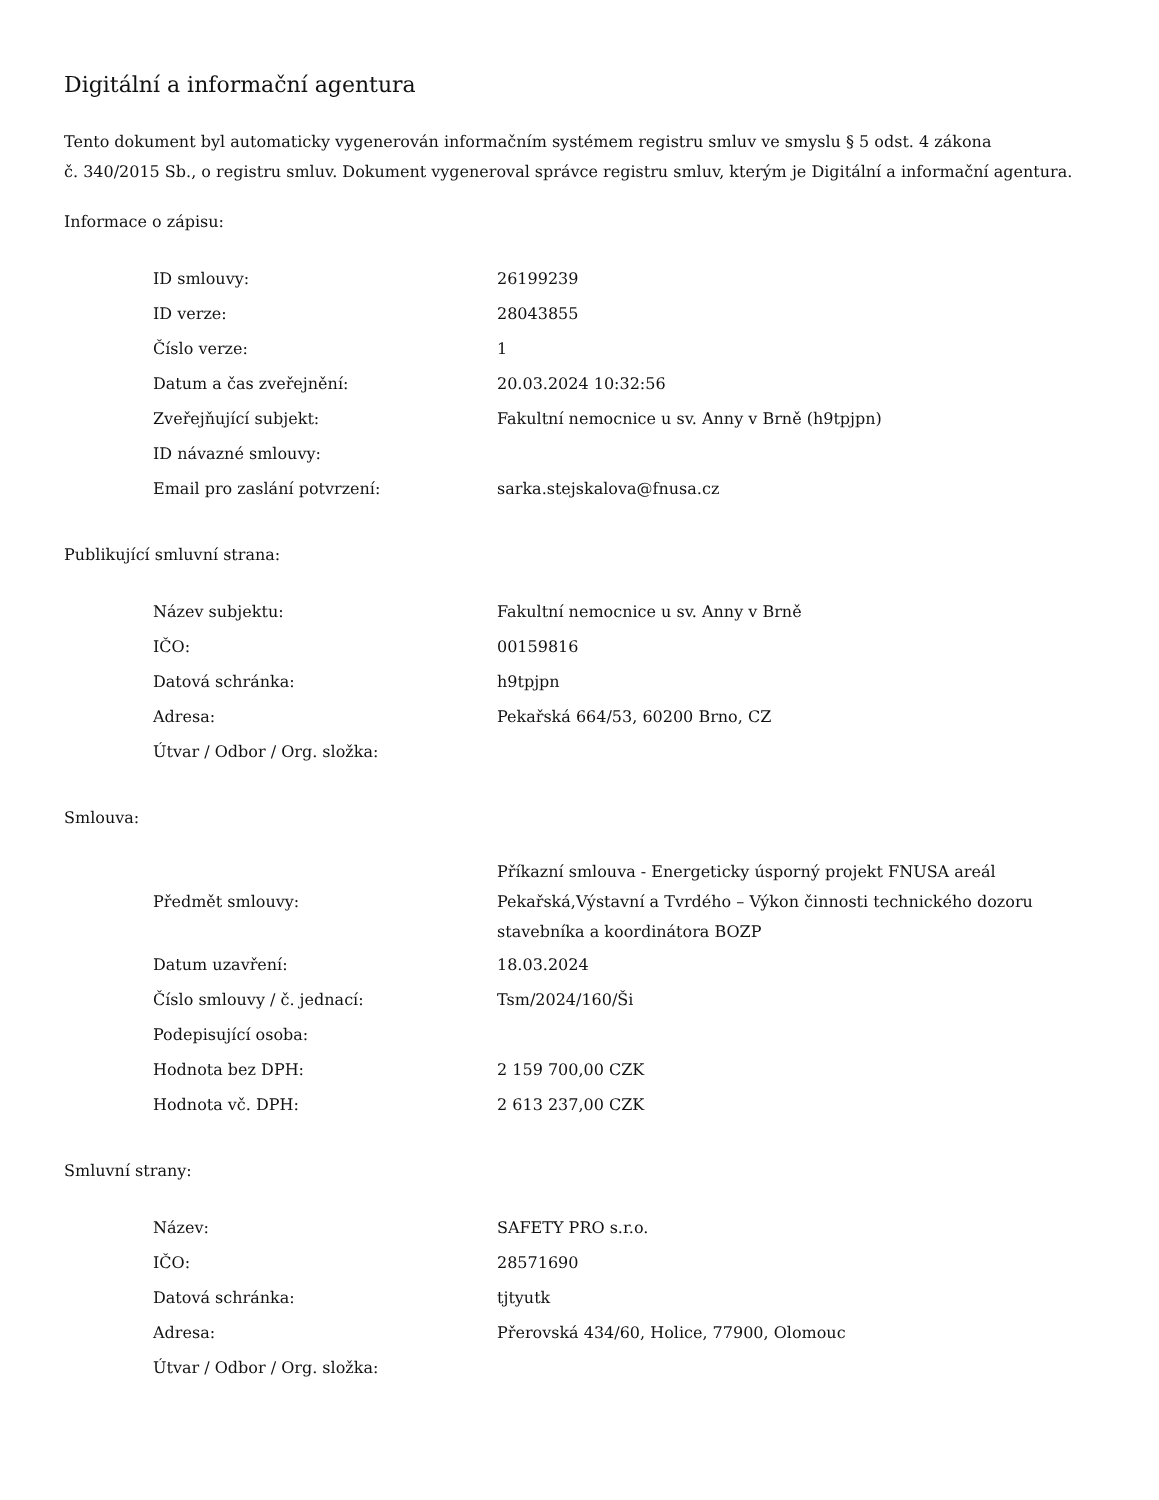Digitální a informační agentura
Tento dokument byl automaticky vygenerován informačním systémem registru smluv ve smyslu § 5 odst. 4 zákona
č. 340/2015 Sb., o registru smluv. Dokument vygeneroval správce registru smluv, kterým je Digitální a informační agentura.
Informace o zápisu:
| ID smlouvy: | 26199239 |
| ID verze: | 28043855 |
| Číslo verze: | 1 |
| Datum a čas zveřejnění: | 20.03.2024 10:32:56 |
| Zveřejňující subjekt: | Fakultní nemocnice u sv. Anny v Brně (h9tpjpn) |
| ID návazné smlouvy: | |
| Email pro zaslání potvrzení: | sarka.stejskalova@fnusa.cz |
Publikující smluvní strana:
| Název subjektu: | Fakultní nemocnice u sv. Anny v Brně |
| IČO: | 00159816 |
| Datová schránka: | h9tpjpn |
| Adresa: | Pekařská 664/53, 60200 Brno, CZ |
| Útvar / Odbor / Org. složka: | |
Smlouva:
| Předmět smlouvy: | Příkazní smlouva - Energeticky úsporný projekt FNUSA areál Pekařská,Výstavní a Tvrdého – Výkon činnosti technického dozoru stavebníka a koordinátora BOZP |
| Datum uzavření: | 18.03.2024 |
| Číslo smlouvy / č. jednací: | Tsm/2024/160/Ši |
| Podepisující osoba: | |
| Hodnota bez DPH: | 2 159 700,00 CZK |
| Hodnota vč. DPH: | 2 613 237,00 CZK |
Smluvní strany:
| Název: | SAFETY PRO s.r.o. |
| IČO: | 28571690 |
| Datová schránka: | tjtyutk |
| Adresa: | Přerovská 434/60, Holice, 77900, Olomouc |
| Útvar / Odbor / Org. složka: | |